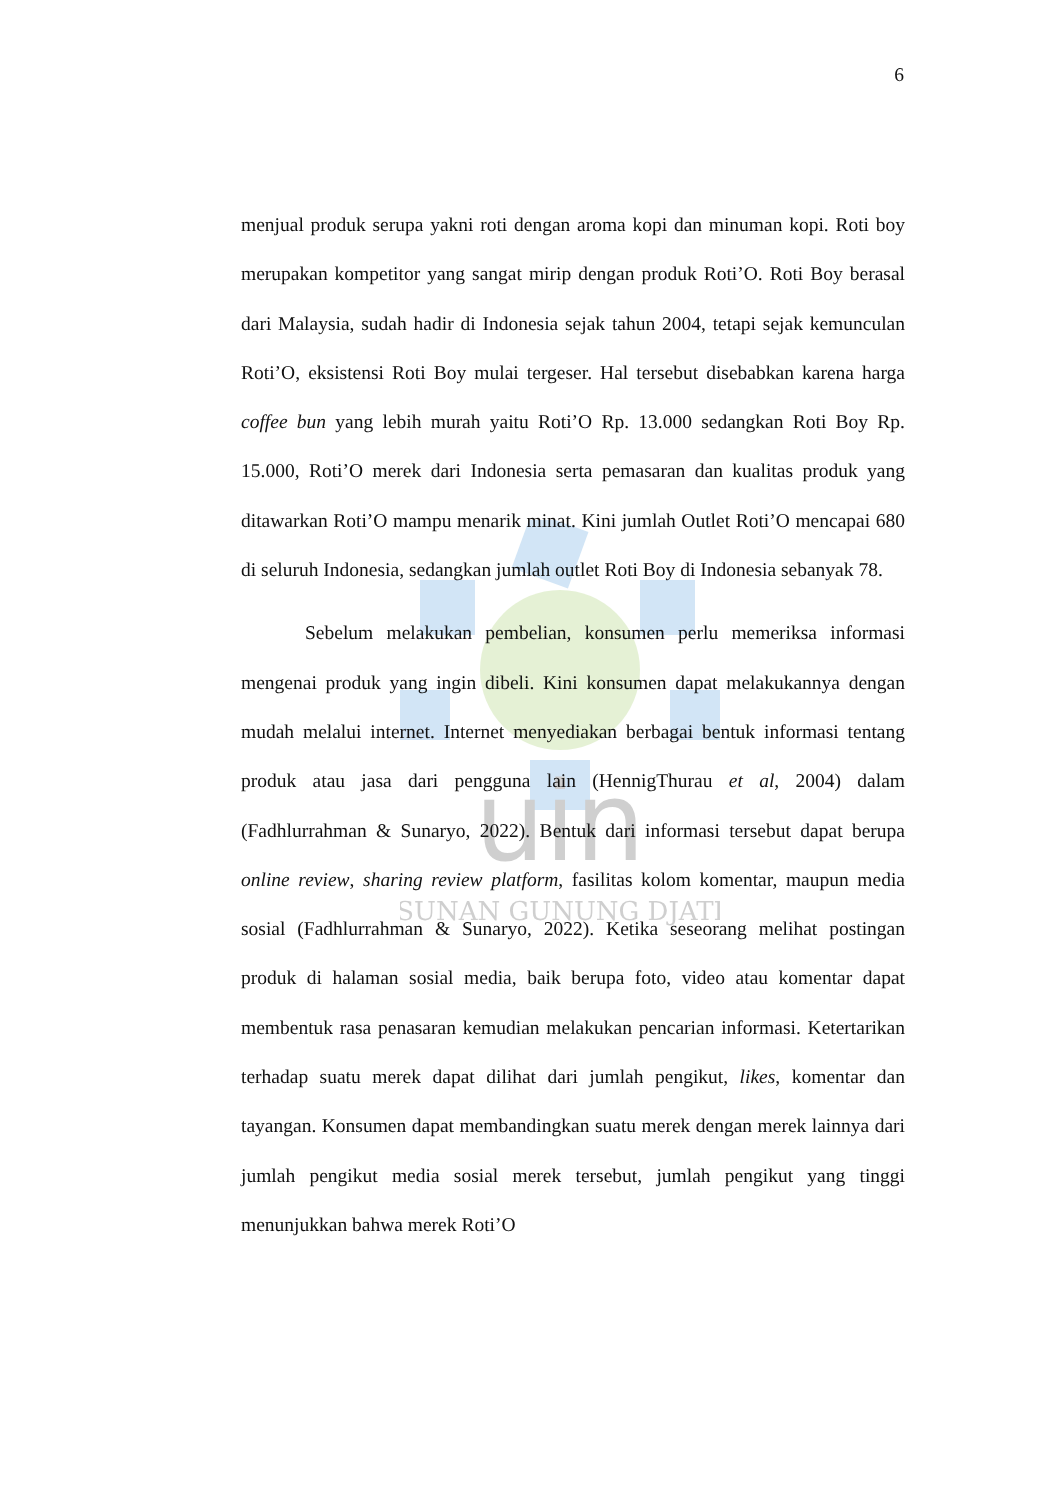6
uin
SUNAN GUNUNG DJATI
menjual produk serupa yakni roti dengan aroma kopi dan minuman kopi. Roti boy merupakan kompetitor yang sangat mirip dengan produk Roti’O. Roti Boy berasal dari Malaysia, sudah hadir di Indonesia sejak tahun 2004, tetapi sejak kemunculan Roti’O, eksistensi Roti Boy mulai tergeser. Hal tersebut disebabkan karena harga coffee bun yang lebih murah yaitu Roti’O Rp. 13.000 sedangkan Roti Boy Rp. 15.000, Roti’O merek dari Indonesia serta pemasaran dan kualitas produk yang ditawarkan Roti’O mampu menarik minat. Kini jumlah Outlet Roti’O mencapai 680 di seluruh Indonesia, sedangkan jumlah outlet Roti Boy di Indonesia sebanyak 78.
Sebelum melakukan pembelian, konsumen perlu memeriksa informasi mengenai produk yang ingin dibeli. Kini konsumen dapat melakukannya dengan mudah melalui internet. Internet menyediakan berbagai bentuk informasi tentang produk atau jasa dari pengguna lain (HennigThurau et al, 2004) dalam (Fadhlurrahman & Sunaryo, 2022). Bentuk dari informasi tersebut dapat berupa online review, sharing review platform, fasilitas kolom komentar, maupun media sosial (Fadhlurrahman & Sunaryo, 2022). Ketika seseorang melihat postingan produk di halaman sosial media, baik berupa foto, video atau komentar dapat membentuk rasa penasaran kemudian melakukan pencarian informasi. Ketertarikan terhadap suatu merek dapat dilihat dari jumlah pengikut, likes, komentar dan tayangan. Konsumen dapat membandingkan suatu merek dengan merek lainnya dari jumlah pengikut media sosial merek tersebut, jumlah pengikut yang tinggi menunjukkan bahwa merek Roti’O